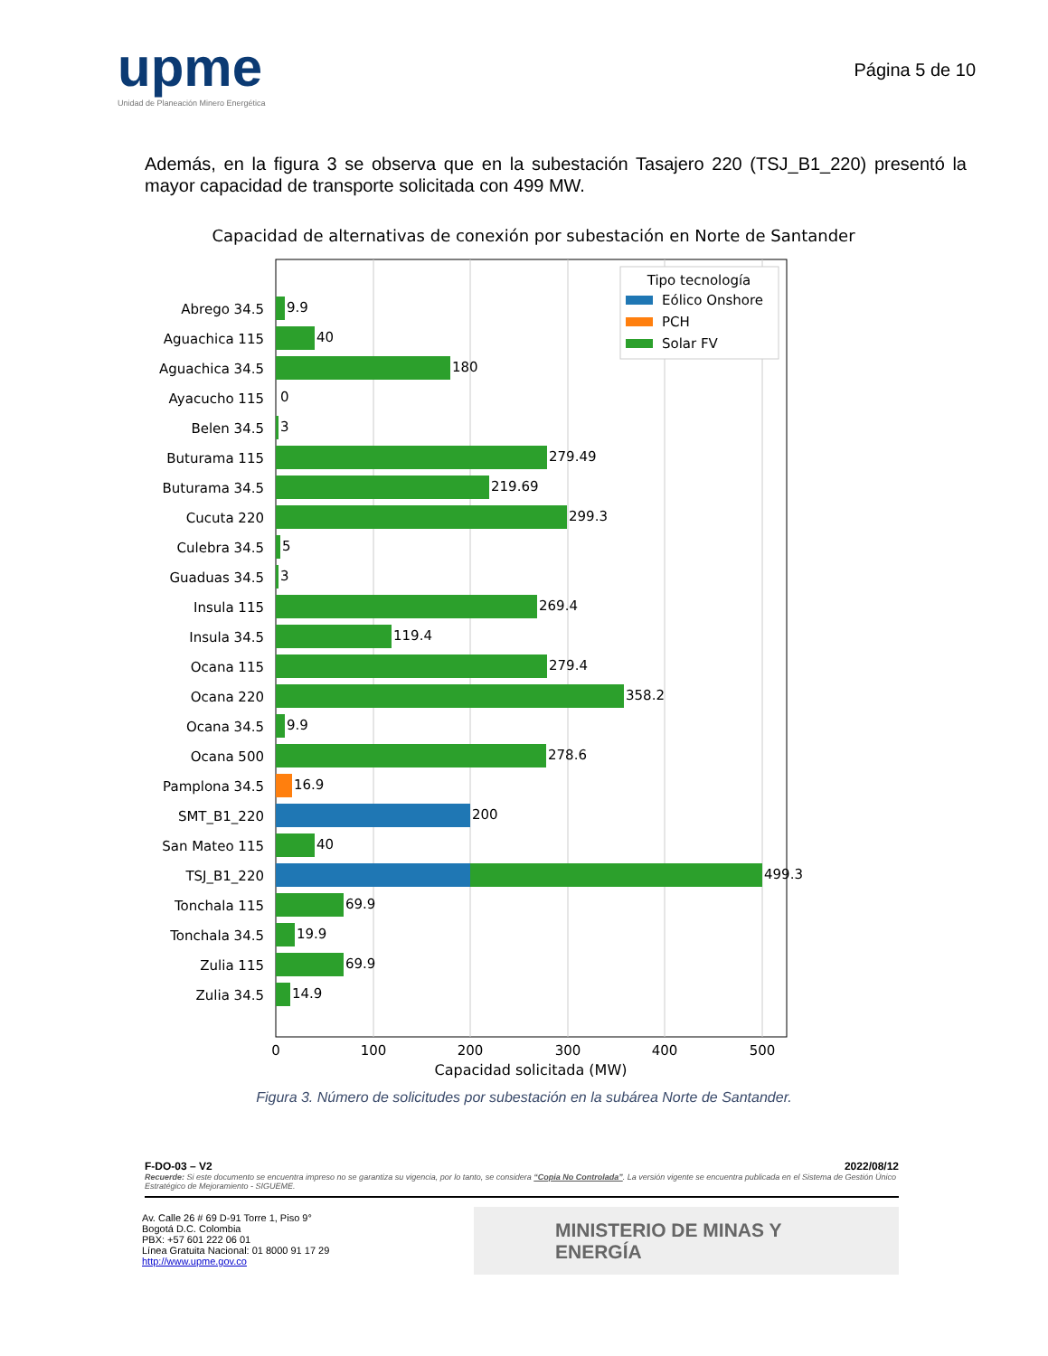upme
Unidad de Planeación Minero Energética
Página 5 de 10
Además, en la figura 3 se observa que en la subestación Tasajero 220 (TSJ_B1_220) presentó la mayor capacidad de transporte solicitada con 499 MW.
Capacidad de alternativas de conexión por subestación en Norte de Santander
0
100
200
300
400
500
Capacidad solicitada (MW)
Abrego 34.5
Aguachica 115
Aguachica 34.5
Ayacucho 115
Belen 34.5
Buturama 115
Buturama 34.5
Cucuta 220
Culebra 34.5
Guaduas 34.5
Insula 115
Insula 34.5
Ocana 115
Ocana 220
Ocana 34.5
Ocana 500
Pamplona 34.5
SMT_B1_220
San Mateo 115
TSJ_B1_220
Tonchala 115
Tonchala 34.5
Zulia 115
Zulia 34.5
9.9
40
180
0
3
279.49
219.69
299.3
5
3
269.4
119.4
279.4
358.2
9.9
278.6
16.9
200
40
499.3
69.9
19.9
69.9
14.9
Tipo tecnología
Eólico Onshore
PCH
Solar FV
Figura 3. Número de solicitudes por subestación en la subárea Norte de Santander.
F-DO-03 – V2 2022/08/12
Recuerde: Si este documento se encuentra impreso no se garantiza su vigencia, por lo tanto, se considera “Copia No Controlada”. La versión vigente se encuentra publicada en el Sistema de Gestión Único Estratégico de Mejoramiento - SIGUEME.
Av. Calle 26 # 69 D-91 Torre 1, Piso 9°
Bogotá D.C. Colombia
PBX: +57 601 222 06 01
Línea Gratuita Nacional: 01 8000 91 17 29
http://www.upme.gov.co
MINISTERIO DE MINAS Y
ENERGÍA